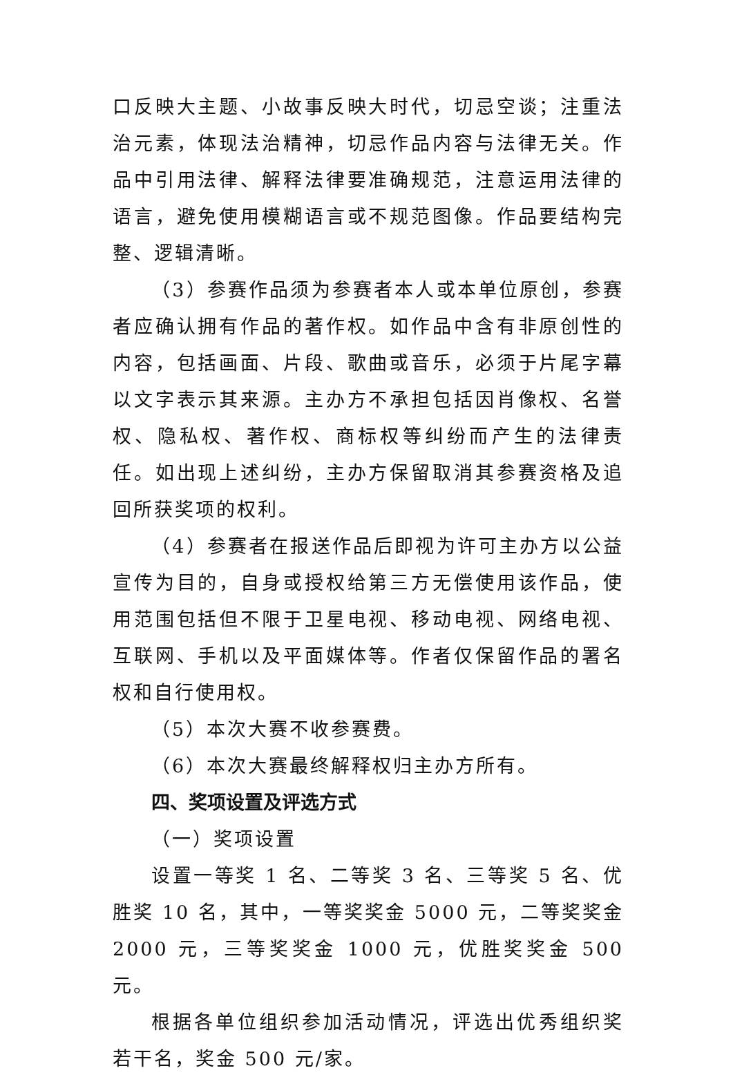口反映大主题、小故事反映大时代，切忌空谈；注重法治元素，体现法治精神，切忌作品内容与法律无关。作品中引用法律、解释法律要准确规范，注意运用法律的语言，避免使用模糊语言或不规范图像。作品要结构完整、逻辑清晰。
（3）参赛作品须为参赛者本人或本单位原创，参赛者应确认拥有作品的著作权。如作品中含有非原创性的内容，包括画面、片段、歌曲或音乐，必须于片尾字幕以文字表示其来源。主办方不承担包括因肖像权、名誉权、隐私权、著作权、商标权等纠纷而产生的法律责任。如出现上述纠纷，主办方保留取消其参赛资格及追回所获奖项的权利。
（4）参赛者在报送作品后即视为许可主办方以公益宣传为目的，自身或授权给第三方无偿使用该作品，使用范围包括但不限于卫星电视、移动电视、网络电视、互联网、手机以及平面媒体等。作者仅保留作品的署名权和自行使用权。
（5）本次大赛不收参赛费。
（6）本次大赛最终解释权归主办方所有。
四、奖项设置及评选方式
（一）奖项设置
设置一等奖 1 名、二等奖 3 名、三等奖 5 名、优胜奖 10 名，其中，一等奖奖金 5000 元，二等奖奖金 2000 元，三等奖奖金 1000 元，优胜奖奖金 500 元。
根据各单位组织参加活动情况，评选出优秀组织奖若干名，奖金 500 元/家。